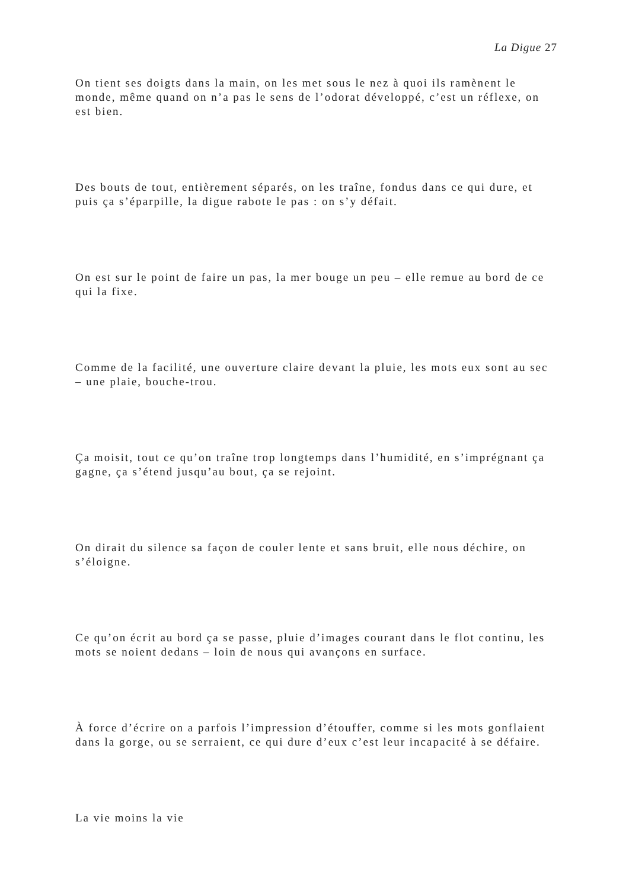La Digue 27
On tient ses doigts dans la main, on les met sous le nez à quoi ils ramènent le monde, même quand on n’a pas le sens de l’odorat développé, c’est un réflexe, on est bien.
Des bouts de tout, entièrement séparés, on les traîne, fondus dans ce qui dure, et puis ça s’éparpille, la digue rabote le pas : on s’y défait.
On est sur le point de faire un pas, la mer bouge un peu – elle remue au bord de ce qui la fixe.
Comme de la facilité, une ouverture claire devant la pluie, les mots eux sont au sec – une plaie, bouche-trou.
Ça moisit, tout ce qu’on traîne trop longtemps dans l’humidité, en s’imprégnant ça gagne, ça s’étend jusqu’au bout, ça se rejoint.
On dirait du silence sa façon de couler lente et sans bruit, elle nous déchire, on s’éloigne.
Ce qu’on écrit au bord ça se passe, pluie d’images courant dans le flot continu, les mots se noient dedans – loin de nous qui avançons en surface.
À force d’écrire on a parfois l’impression d’étouffer, comme si les mots gonflaient dans la gorge, ou se serraient, ce qui dure d’eux c’est leur incapacité à se défaire.
La vie moins la vie